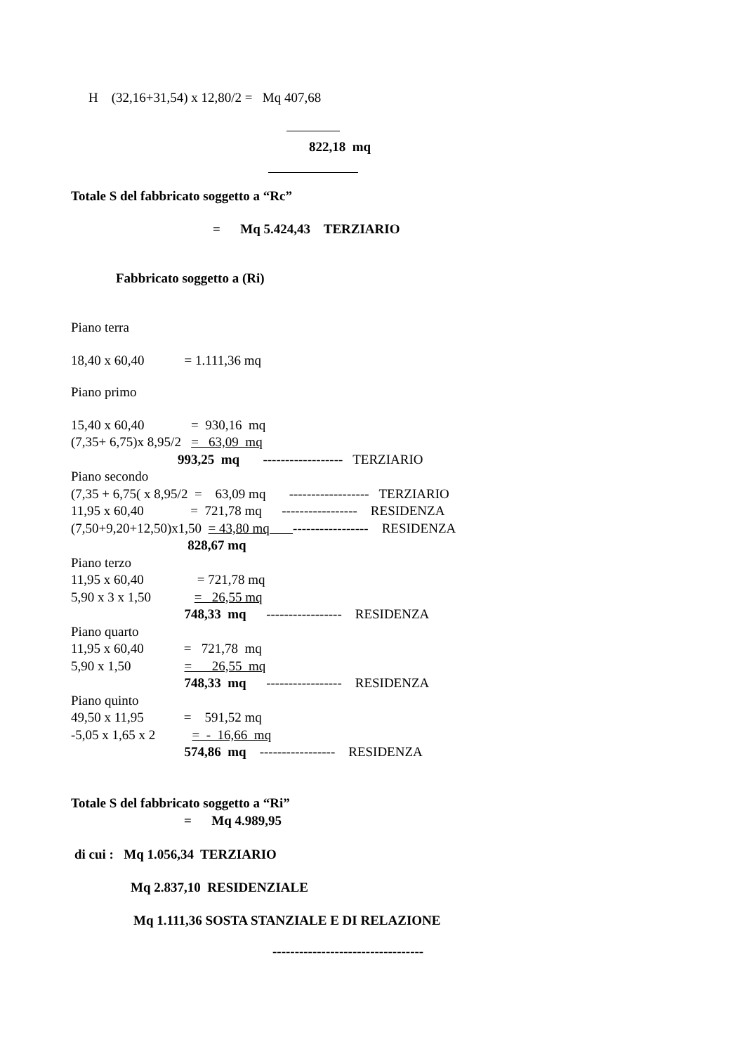H (32,16+31,54) x 12,80/2 = Mq 407,68
822,18 mq
Totale S del fabbricato soggetto a “Rc”
= Mq 5.424,43 TERZIARIO
Fabbricato soggetto a (Ri)
Piano terra
18,40 x 60,40 = 1.111,36 mq
Piano primo
15,40 x 60,40 = 930,16 mq
(7,35+ 6,75)x 8,95/2 = 63,09 mq
993,25 mq ------------------ TERZIARIO
Piano secondo
(7,35 + 6,75( x 8,95/2 = 63,09 mq ------------------ TERZIARIO
11,95 x 60,40 = 721,78 mq ----------------- RESIDENZA
(7,50+9,20+12,50)x1,50 = 43,80 mq ----------------- RESIDENZA
828,67 mq
Piano terzo
11,95 x 60,40 = 721,78 mq
5,90 x 3 x 1,50 = 26,55 mq
748,33 mq ----------------- RESIDENZA
Piano quarto
11,95 x 60,40 = 721,78 mq
5,90 x 1,50 = 26,55 mq
748,33 mq ----------------- RESIDENZA
Piano quinto
49,50 x 11,95 = 591,52 mq
-5,05 x 1,65 x 2 = - 16,66 mq
574,86 mq ----------------- RESIDENZA
Totale S del fabbricato soggetto a “Ri”
= Mq 4.989,95
di cui : Mq 1.056,34 TERZIARIO
Mq 2.837,10 RESIDENZIALE
Mq 1.111,36 SOSTA STANZIALE E DI RELAZIONE
----------------------------------